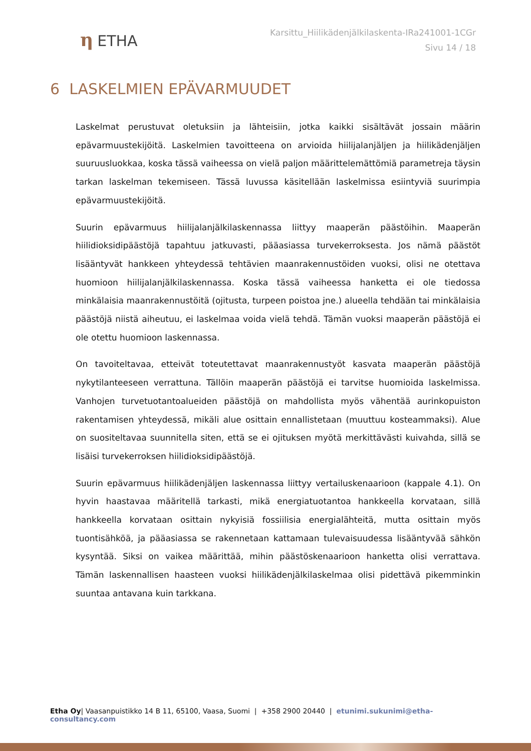η ETHA
Karsittu_Hiilikädenjälkilaskenta-IRa241001-1CGr
Sivu 14 / 18
6 LASKELMIEN EPÄVARMUUDET
Laskelmat perustuvat oletuksiin ja lähteisiin, jotka kaikki sisältävät jossain määrin epävarmuustekijöitä. Laskelmien tavoitteena on arvioida hiilijalanjäljen ja hiilikädenjäljen suuruusluokkaa, koska tässä vaiheessa on vielä paljon määrittelemättömiä parametreja täysin tarkan laskelman tekemiseen. Tässä luvussa käsitellään laskelmissa esiintyviä suurimpia epävarmuustekijöitä.
Suurin epävarmuus hiilijalanjälkilaskennassa liittyy maaperän päästöihin. Maaperän hiilidioksidipäästöjä tapahtuu jatkuvasti, pääasiassa turvekerroksesta. Jos nämä päästöt lisääntyvät hankkeen yhteydessä tehtävien maanrakennustöiden vuoksi, olisi ne otettava huomioon hiilijalanjälkilaskennassa. Koska tässä vaiheessa hanketta ei ole tiedossa minkälaisia maanrakennustöitä (ojitusta, turpeen poistoa jne.) alueella tehdään tai minkälaisia päästöjä niistä aiheutuu, ei laskelmaa voida vielä tehdä. Tämän vuoksi maaperän päästöjä ei ole otettu huomioon laskennassa.
On tavoiteltavaa, etteivät toteutettavat maanrakennustyöt kasvata maaperän päästöjä nykytilanteeseen verrattuna. Tällöin maaperän päästöjä ei tarvitse huomioida laskelmissa. Vanhojen turvetuotantoalueiden päästöjä on mahdollista myös vähentää aurinkopuiston rakentamisen yhteydessä, mikäli alue osittain ennallistetaan (muuttuu kosteammaksi). Alue on suositeltavaa suunnitella siten, että se ei ojituksen myötä merkittävästi kuivahda, sillä se lisäisi turvekerroksen hiilidioksidipäästöjä.
Suurin epävarmuus hiilikädenjäljen laskennassa liittyy vertailuskenaarioon (kappale 4.1). On hyvin haastavaa määritellä tarkasti, mikä energiatuotantoa hankkeella korvataan, sillä hankkeella korvataan osittain nykyisiä fossiilisia energialähteitä, mutta osittain myös tuontisähköä, ja pääasiassa se rakennetaan kattamaan tulevaisuudessa lisääntyvää sähkön kysyntää. Siksi on vaikea määrittää, mihin päästöskenaarioon hanketta olisi verrattava. Tämän laskennallisen haasteen vuoksi hiilikädenjälkilaskelmaa olisi pidettävä pikemminkin suuntaa antavana kuin tarkkana.
Etha Oy| Vaasanpuistikko 14 B 11, 65100, Vaasa, Suomi | +358 2900 20440 | etunimi.sukunimi@etha-consultancy.com